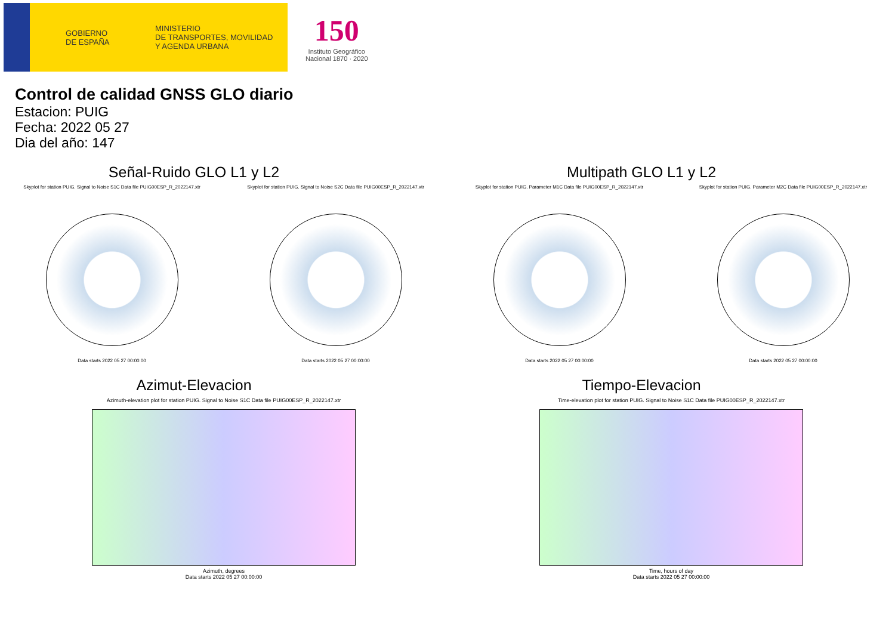GOBIERNO
DE ESPAÑA
MINISTERIO
DE TRANSPORTES, MOVILIDAD
Y AGENDA URBANA
150
Instituto Geográfico
Nacional 1870 · 2020
Control de calidad GNSS GLO diario
Estacion: PUIG
Fecha: 2022 05 27
Dia del año: 147
Señal-Ruido GLO L1 y L2
Skyplot for station PUIG. Signal to Noise S1C Data file PUIG00ESP_R_2022147.xtr
Data starts 2022 05 27 00:00:00
Skyplot for station PUIG. Signal to Noise S2C Data file PUIG00ESP_R_2022147.xtr
Data starts 2022 05 27 00:00:00
Multipath GLO L1 y L2
Skyplot for station PUIG. Parameter M1C Data file PUIG00ESP_R_2022147.xtr
Data starts 2022 05 27 00:00:00
Skyplot for station PUIG. Parameter M2C Data file PUIG00ESP_R_2022147.xtr
Data starts 2022 05 27 00:00:00
Azimut-Elevacion
Azimuth-elevation plot for station PUIG. Signal to Noise S1C Data file PUIG00ESP_R_2022147.xtr
Azimuth, degrees
Data starts 2022 05 27 00:00:00
Tiempo-Elevacion
Time-elevation plot for station PUIG. Signal to Noise S1C Data file PUIG00ESP_R_2022147.xtr
Time, hours of day
Data starts 2022 05 27 00:00:00